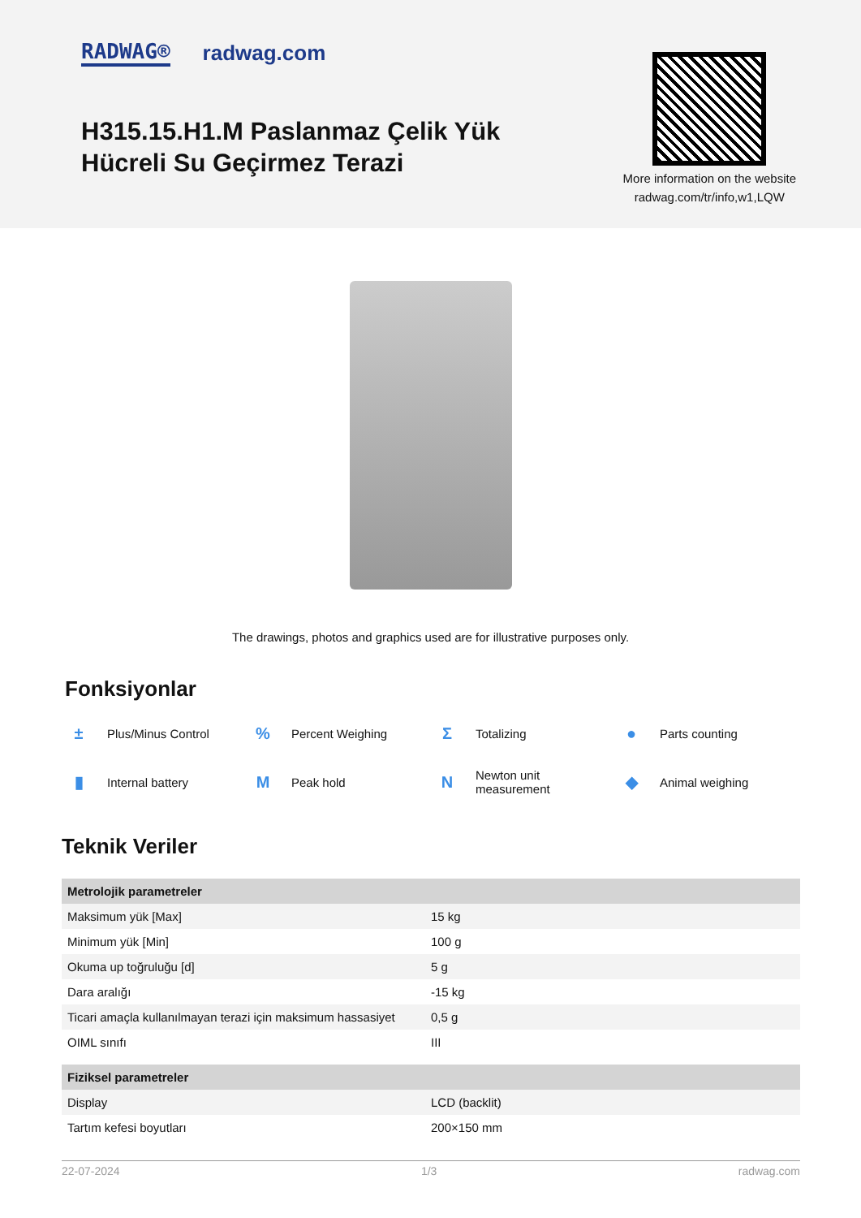RADWAG® radwag.com
H315.15.H1.M Paslanmaz Çelik Yük
Hücreli Su Geçirmez Terazi
More information on the website
radwag.com/tr/info,w1,LQW
The drawings, photos and graphics used are for illustrative purposes only.
Fonksiyonlar
± Plus/Minus Control
% Percent Weighing
Σ Totalizing
● Parts counting
▮ Internal battery
M Peak hold
N Newton unit
measurement
◆ Animal weighing
Teknik Veriler
| Metrolojik parametreler | |
| --- | --- |
| Maksimum yük [Max] | 15 kg |
| Minimum yük [Min] | 100 g |
| Okuma up toğruluğu [d] | 5 g |
| Dara aralığı | -15 kg |
| Ticari amaçla kullanılmayan terazi için maksimum hassasiyet | 0,5 g |
| OIML sınıfı | III |
| Fiziksel parametreler | |
| Display | LCD (backlit) |
| Tartım kefesi boyutları | 200×150 mm |
22-07-2024 1/3 radwag.com